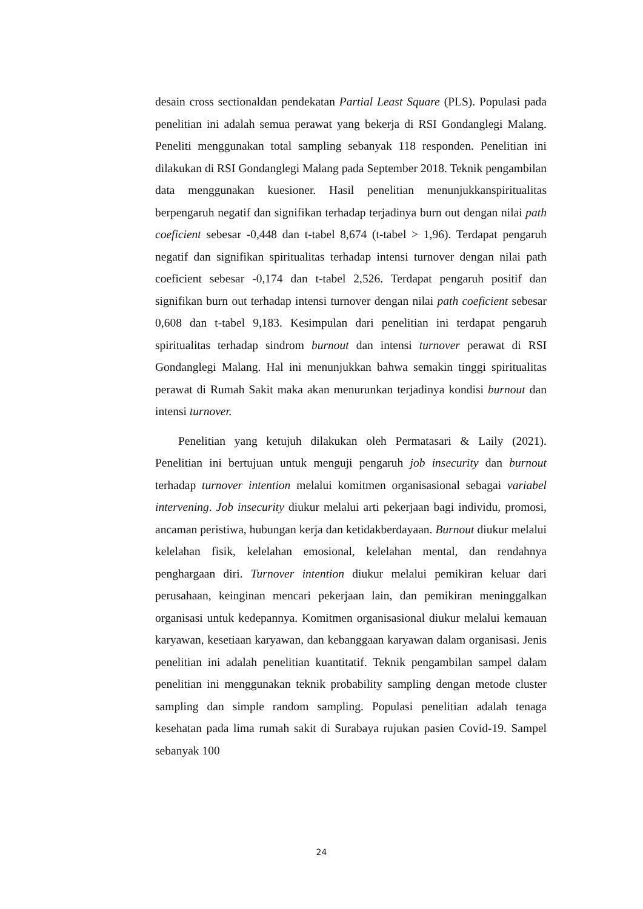desain cross sectionaldan pendekatan Partial Least Square (PLS). Populasi pada penelitian ini adalah semua perawat yang bekerja di RSI Gondanglegi Malang. Peneliti menggunakan total sampling sebanyak 118 responden. Penelitian ini dilakukan di RSI Gondanglegi Malang pada September 2018. Teknik pengambilan data menggunakan kuesioner. Hasil penelitian menunjukkanspiritualitas berpengaruh negatif dan signifikan terhadap terjadinya burn out dengan nilai path coeficient sebesar -0,448 dan t-tabel 8,674 (t-tabel > 1,96). Terdapat pengaruh negatif dan signifikan spiritualitas terhadap intensi turnover dengan nilai path coeficient sebesar -0,174 dan t-tabel 2,526. Terdapat pengaruh positif dan signifikan burn out terhadap intensi turnover dengan nilai path coeficient sebesar 0,608 dan t-tabel 9,183. Kesimpulan dari penelitian ini terdapat pengaruh spiritualitas terhadap sindrom burnout dan intensi turnover perawat di RSI Gondanglegi Malang. Hal ini menunjukkan bahwa semakin tinggi spiritualitas perawat di Rumah Sakit maka akan menurunkan terjadinya kondisi burnout dan intensi turnover.
Penelitian yang ketujuh dilakukan oleh Permatasari & Laily (2021). Penelitian ini bertujuan untuk menguji pengaruh job insecurity dan burnout terhadap turnover intention melalui komitmen organisasional sebagai variabel intervening. Job insecurity diukur melalui arti pekerjaan bagi individu, promosi, ancaman peristiwa, hubungan kerja dan ketidakberdayaan. Burnout diukur melalui kelelahan fisik, kelelahan emosional, kelelahan mental, dan rendahnya penghargaan diri. Turnover intention diukur melalui pemikiran keluar dari perusahaan, keinginan mencari pekerjaan lain, dan pemikiran meninggalkan organisasi untuk kedepannya. Komitmen organisasional diukur melalui kemauan karyawan, kesetiaan karyawan, dan kebanggaan karyawan dalam organisasi. Jenis penelitian ini adalah penelitian kuantitatif. Teknik pengambilan sampel dalam penelitian ini menggunakan teknik probability sampling dengan metode cluster sampling dan simple random sampling. Populasi penelitian adalah tenaga kesehatan pada lima rumah sakit di Surabaya rujukan pasien Covid-19. Sampel sebanyak 100
24